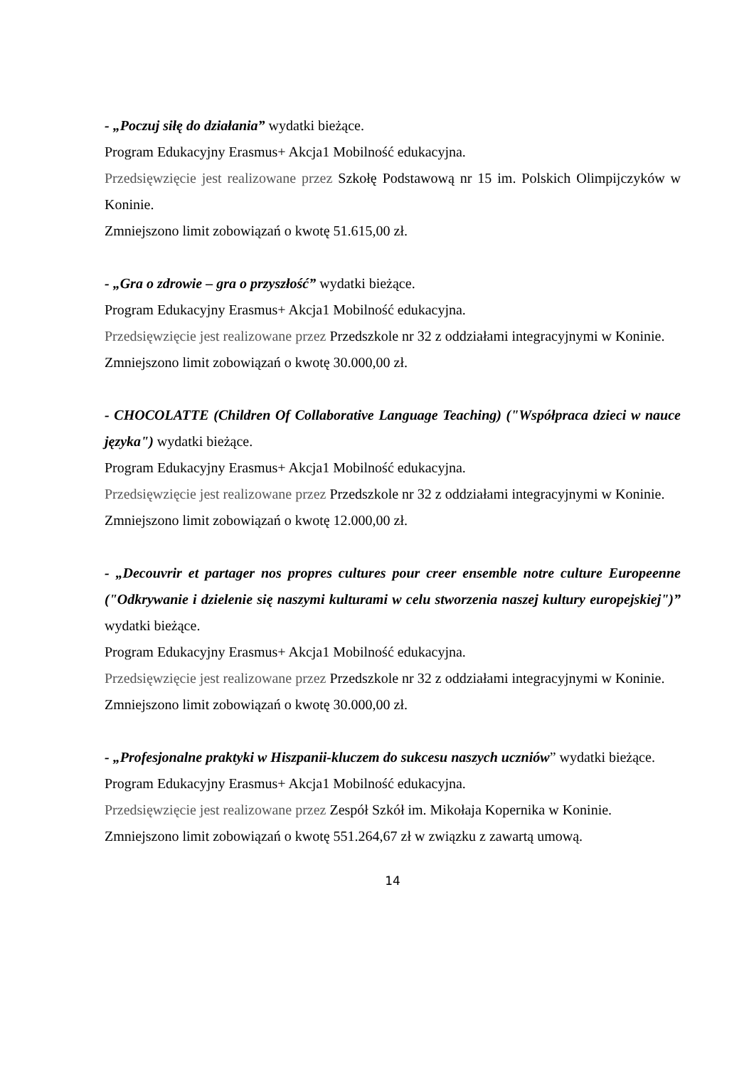- „Poczuj siłę do działania” wydatki bieżące.
Program Edukacyjny Erasmus+ Akcja1 Mobilność edukacyjna.
Przedsięwzięcie jest realizowane przez Szkołę Podstawową nr 15 im. Polskich Olimpijczyków w Koninie.
Zmniejszono limit zobowiązań o kwotę 51.615,00 zł.
- „Gra o zdrowie – gra o przyszłość” wydatki bieżące.
Program Edukacyjny Erasmus+ Akcja1 Mobilność edukacyjna.
Przedsięwzięcie jest realizowane przez Przedszkole nr 32 z oddziałami integracyjnymi w Koninie.
Zmniejszono limit zobowiązań o kwotę 30.000,00 zł.
- CHOCOLATTE (Children Of Collaborative Language Teaching) ("Współpraca dzieci w nauce języka") wydatki bieżące.
Program Edukacyjny Erasmus+ Akcja1 Mobilność edukacyjna.
Przedsięwzięcie jest realizowane przez Przedszkole nr 32 z oddziałami integracyjnymi w Koninie.
Zmniejszono limit zobowiązań o kwotę 12.000,00 zł.
- „Decouvrir et partager nos propres cultures pour creer ensemble notre culture Europeenne ("Odkrywanie i dzielenie się naszymi kulturami w celu stworzenia naszej kultury europejskiej")” wydatki bieżące.
Program Edukacyjny Erasmus+ Akcja1 Mobilność edukacyjna.
Przedsięwzięcie jest realizowane przez Przedszkole nr 32 z oddziałami integracyjnymi w Koninie.
Zmniejszono limit zobowiązań o kwotę 30.000,00 zł.
- „Profesjonalne praktyki w Hiszpanii-kluczem do sukcesu naszych uczniów” wydatki bieżące.
Program Edukacyjny Erasmus+ Akcja1 Mobilność edukacyjna.
Przedsięwzięcie jest realizowane przez Zespół Szkół im. Mikołaja Kopernika w Koninie.
Zmniejszono limit zobowiązań o kwotę 551.264,67 zł w związku z zawartą umową.
14